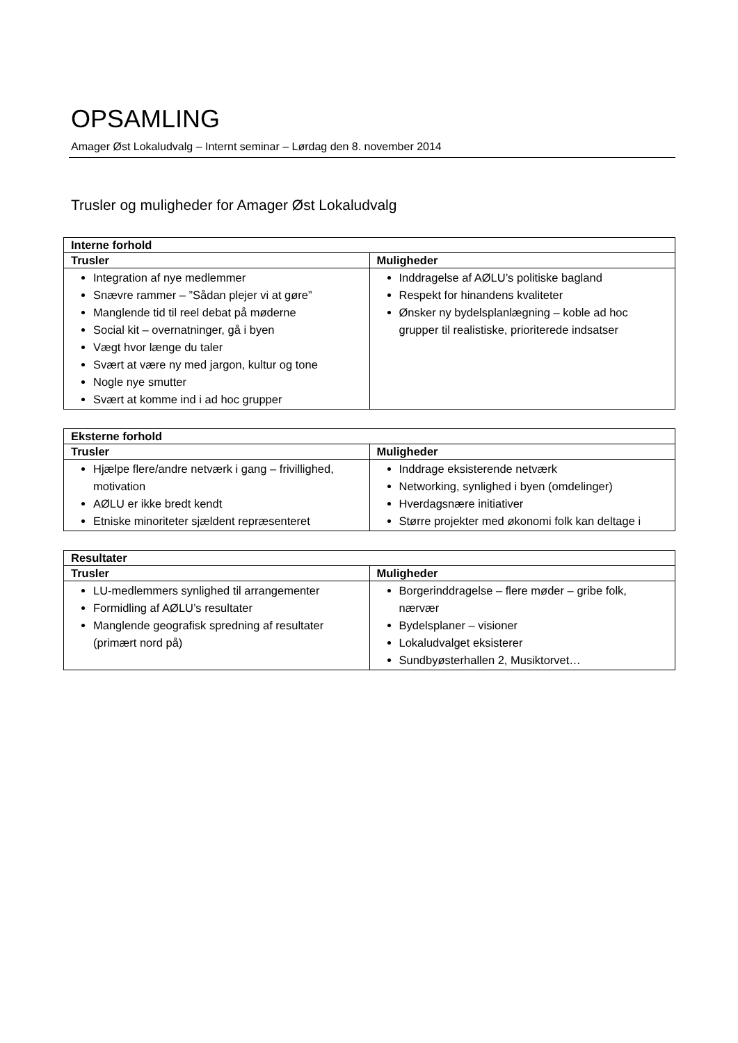OPSAMLING
Amager Øst Lokaludvalg – Internt seminar – Lørdag den 8. november 2014
Trusler og muligheder for Amager Øst Lokaludvalg
| Interne forhold | |
| --- | --- |
| Trusler | Muligheder |
| Integration af nye medlemmer Snævre rammer – ”Sådan plejer vi at gøre” Manglende tid til reel debat på møderne Social kit – overnatninger, gå i byen Vægt hvor længe du taler Svært at være ny med jargon, kultur og tone Nogle nye smutter Svært at komme ind i ad hoc grupper | Inddragelse af AØLU’s politiske bagland Respekt for hinandens kvaliteter Ønsker ny bydelsplanlægning – koble ad hoc grupper til realistiske, prioriterede indsatser |
| Eksterne forhold | |
| --- | --- |
| Trusler | Muligheder |
| Hjælpe flere/andre netværk i gang – frivillighed, motivation AØLU er ikke bredt kendt Etniske minoriteter sjældent repræsenteret | Inddrage eksisterende netværk Networking, synlighed i byen (omdelinger) Hverdagsnære initiativer Større projekter med økonomi folk kan deltage i |
| Resultater | |
| --- | --- |
| Trusler | Muligheder |
| LU-medlemmers synlighed til arrangementer Formidling af AØLU’s resultater Manglende geografisk spredning af resultater (primært nord på) | Borgerinddragelse – flere møder – gribe folk, nærvær Bydelsplaner – visioner Lokaludvalget eksisterer Sundbyøsterhallen 2, Musiktorvet… |